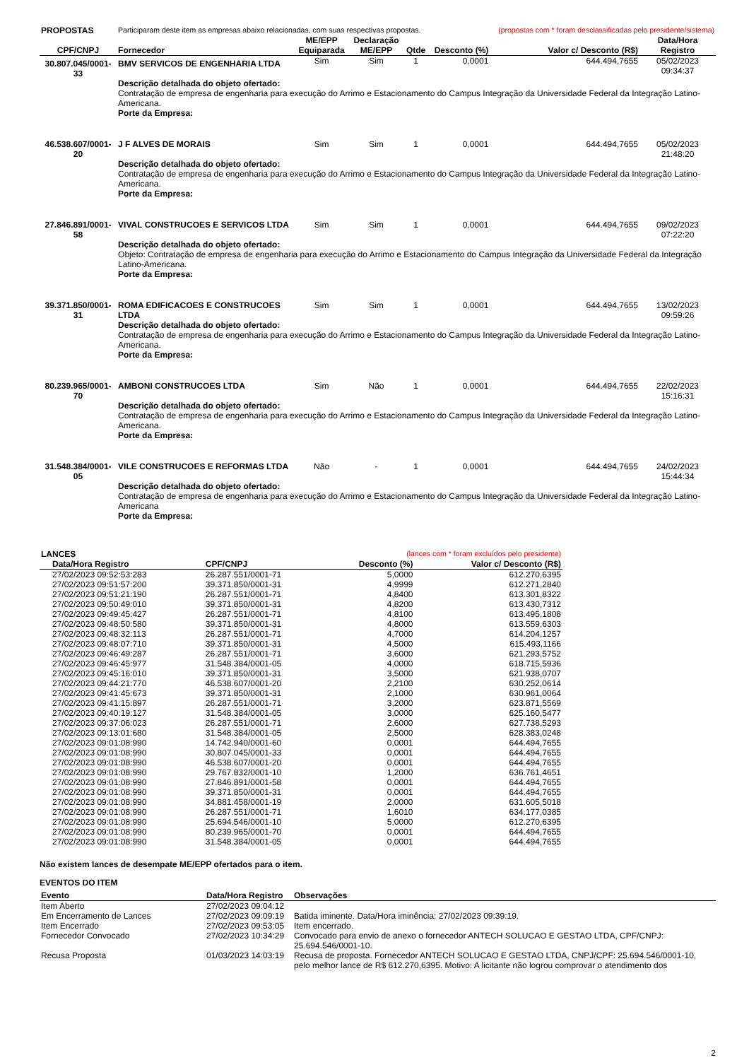| PROPOSTAS | Participaram deste item as empresas abaixo relacionadas, com suas respectivas propostas. | | | | | (propostas com * foram desclassificadas pelo presidente/sistema) | |
| CPF/CNPJ | Fornecedor | ME/EPP Equiparada | Declaração ME/EPP | Qtde | Desconto (%) | Valor c/ Desconto (R$) | Data/Hora Registro |
| 30.807.045/0001-33 | BMV SERVICOS DE ENGENHARIA LTDA | Sim | Sim | 1 | 0,0001 | 644.494,7655 | 05/02/2023 09:34:37 |
| | Descrição detalhada do objeto ofertado: Contratação de empresa de engenharia para execução do Arrimo e Estacionamento do Campus Integração da Universidade Federal da Integração Latino-Americana. Porte da Empresa: | | | | | | |
| 46.538.607/0001-20 | J F ALVES DE MORAIS | Sim | Sim | 1 | 0,0001 | 644.494,7655 | 05/02/2023 21:48:20 |
| | Descrição detalhada do objeto ofertado: Contratação de empresa de engenharia para execução do Arrimo e Estacionamento do Campus Integração da Universidade Federal da Integração Latino-Americana. Porte da Empresa: | | | | | | |
| 27.846.891/0001-58 | VIVAL CONSTRUCOES E SERVICOS LTDA | Sim | Sim | 1 | 0,0001 | 644.494,7655 | 09/02/2023 07:22:20 |
| | Descrição detalhada do objeto ofertado: Objeto: Contratação de empresa de engenharia para execução do Arrimo e Estacionamento do Campus Integração da Universidade Federal da Integração Latino-Americana. Porte da Empresa: | | | | | | |
| 39.371.850/0001-31 | ROMA EDIFICACOES E CONSTRUCOES LTDA | Sim | Sim | 1 | 0,0001 | 644.494,7655 | 13/02/2023 09:59:26 |
| | Descrição detalhada do objeto ofertado: Contratação de empresa de engenharia para execução do Arrimo e Estacionamento do Campus Integração da Universidade Federal da Integração Latino-Americana. Porte da Empresa: | | | | | | |
| 80.239.965/0001-70 | AMBONI CONSTRUCOES LTDA | Sim | Não | 1 | 0,0001 | 644.494,7655 | 22/02/2023 15:16:31 |
| | Descrição detalhada do objeto ofertado: Contratação de empresa de engenharia para execução do Arrimo e Estacionamento do Campus Integração da Universidade Federal da Integração Latino-Americana. Porte da Empresa: | | | | | | |
| 31.548.384/0001-05 | VILE CONSTRUCOES E REFORMAS LTDA | Não | - | 1 | 0,0001 | 644.494,7655 | 24/02/2023 15:44:34 |
| | Descrição detalhada do objeto ofertado: Contratação de empresa de engenharia para execução do Arrimo e Estacionamento do Campus Integração da Universidade Federal da Integração Latino-Americana Porte da Empresa: | | | | | | |
| LANCES | | (lances com * foram excluídos pelo presidente) | |
| Data/Hora Registro | CPF/CNPJ | Desconto (%) | Valor c/ Desconto (R$) |
| 27/02/2023 09:52:53:283 | 26.287.551/0001-71 | 5,0000 | 612.270,6395 |
| 27/02/2023 09:51:57:200 | 39.371.850/0001-31 | 4,9999 | 612.271,2840 |
| 27/02/2023 09:51:21:190 | 26.287.551/0001-71 | 4,8400 | 613.301,8322 |
| 27/02/2023 09:50:49:010 | 39.371.850/0001-31 | 4,8200 | 613.430,7312 |
| 27/02/2023 09:49:45:427 | 26.287.551/0001-71 | 4,8100 | 613.495,1808 |
| 27/02/2023 09:48:50:580 | 39.371.850/0001-31 | 4,8000 | 613.559,6303 |
| 27/02/2023 09:48:32:113 | 26.287.551/0001-71 | 4,7000 | 614.204,1257 |
| 27/02/2023 09:48:07:710 | 39.371.850/0001-31 | 4,5000 | 615.493,1166 |
| 27/02/2023 09:46:49:287 | 26.287.551/0001-71 | 3,6000 | 621.293,5752 |
| 27/02/2023 09:46:45:977 | 31.548.384/0001-05 | 4,0000 | 618.715,5936 |
| 27/02/2023 09:45:16:010 | 39.371.850/0001-31 | 3,5000 | 621.938,0707 |
| 27/02/2023 09:44:21:770 | 46.538.607/0001-20 | 2,2100 | 630.252,0614 |
| 27/02/2023 09:41:45:673 | 39.371.850/0001-31 | 2,1000 | 630.961,0064 |
| 27/02/2023 09:41:15:897 | 26.287.551/0001-71 | 3,2000 | 623.871,5569 |
| 27/02/2023 09:40:19:127 | 31.548.384/0001-05 | 3,0000 | 625.160,5477 |
| 27/02/2023 09:37:06:023 | 26.287.551/0001-71 | 2,6000 | 627.738,5293 |
| 27/02/2023 09:13:01:680 | 31.548.384/0001-05 | 2,5000 | 628.383,0248 |
| 27/02/2023 09:01:08:990 | 14.742.940/0001-60 | 0,0001 | 644.494,7655 |
| 27/02/2023 09:01:08:990 | 30.807.045/0001-33 | 0,0001 | 644.494,7655 |
| 27/02/2023 09:01:08:990 | 46.538.607/0001-20 | 0,0001 | 644.494,7655 |
| 27/02/2023 09:01:08:990 | 29.767.832/0001-10 | 1,2000 | 636.761,4651 |
| 27/02/2023 09:01:08:990 | 27.846.891/0001-58 | 0,0001 | 644.494,7655 |
| 27/02/2023 09:01:08:990 | 39.371.850/0001-31 | 0,0001 | 644.494,7655 |
| 27/02/2023 09:01:08:990 | 34.881.458/0001-19 | 2,0000 | 631.605,5018 |
| 27/02/2023 09:01:08:990 | 26.287.551/0001-71 | 1,6010 | 634.177,0385 |
| 27/02/2023 09:01:08:990 | 25.694.546/0001-10 | 5,0000 | 612.270,6395 |
| 27/02/2023 09:01:08:990 | 80.239.965/0001-70 | 0,0001 | 644.494,7655 |
| 27/02/2023 09:01:08:990 | 31.548.384/0001-05 | 0,0001 | 644.494,7655 |
Não existem lances de desempate ME/EPP ofertados para o item.
EVENTOS DO ITEM
| Evento | Data/Hora Registro | Observações |
| --- | --- | --- |
| Item Aberto | 27/02/2023 09:04:12 | |
| Em Encerramento de Lances | 27/02/2023 09:09:19 | Batida iminente. Data/Hora iminência: 27/02/2023 09:39:19. |
| Item Encerrado | 27/02/2023 09:53:05 | Item encerrado. |
| Fornecedor Convocado | 27/02/2023 10:34:29 | Convocado para envio de anexo o fornecedor ANTECH SOLUCAO E GESTAO LTDA, CPF/CNPJ: 25.694.546/0001-10. |
| Recusa Proposta | 01/03/2023 14:03:19 | Recusa de proposta. Fornecedor ANTECH SOLUCAO E GESTAO LTDA, CNPJ/CPF: 25.694.546/0001-10, pelo melhor lance de R$ 612.270,6395. Motivo: A licitante não logrou comprovar o atendimento dos |
2